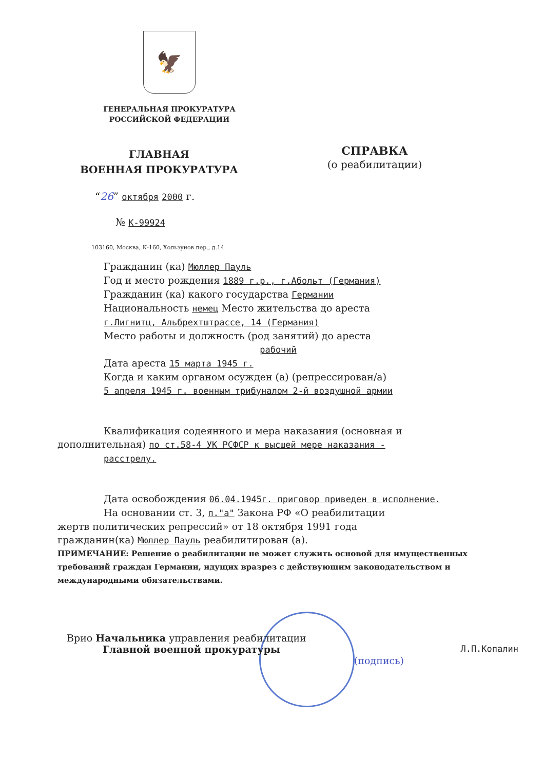🦅
ГЕНЕРАЛЬНАЯ ПРОКУРАТУРА
РОССИЙСКОЙ ФЕДЕРАЦИИ
ГЛАВНАЯ
ВОЕННАЯ ПРОКУРАТУРА
СПРАВКА
(о реабилитации)
“26” октября 2000 г.
№ К-99924
103160, Москва, К-160, Хользунов пер., д.14
Гражданин (ка) Мюллер Пауль
Год и место рождения 1889 г.р., г.Абольт (Германия)
Гражданин (ка) какого государства Германии
Национальность немец Место жительства до ареста
г.Лигнитц, Альбрехтштрассе, 14 (Германия)
Место работы и должность (род занятий) до ареста
рабочий
Дата ареста 15 марта 1945 г.
Когда и каким органом осужден (а) (репрессирован/а)
5 апреля 1945 г. военным трибуналом 2-й воздушной армии
Квалификация содеянного и мера наказания (основная и
дополнительная) по ст.58-4 УК РСФСР к высшей мере наказания -
расстрелу.
Дата освобождения 06.04.1945г. приговор приведен в исполнение.
На основании ст. 3, п."а" Закона РФ «О реабилитации
жертв политических репрессий» от 18 октября 1991 года
гражданин(ка) Мюллер Пауль реабилитирован (а).
ПРИМЕЧАНИЕ: Решение о реабилитации не может служить основой для имущественных требований граждан Германии, идущих вразрез с действующим законодательством и международными обязательствами.
Врио Начальника управления реабилитации
Главной военной прокуратуры Л.П.Копалин
(подпись)